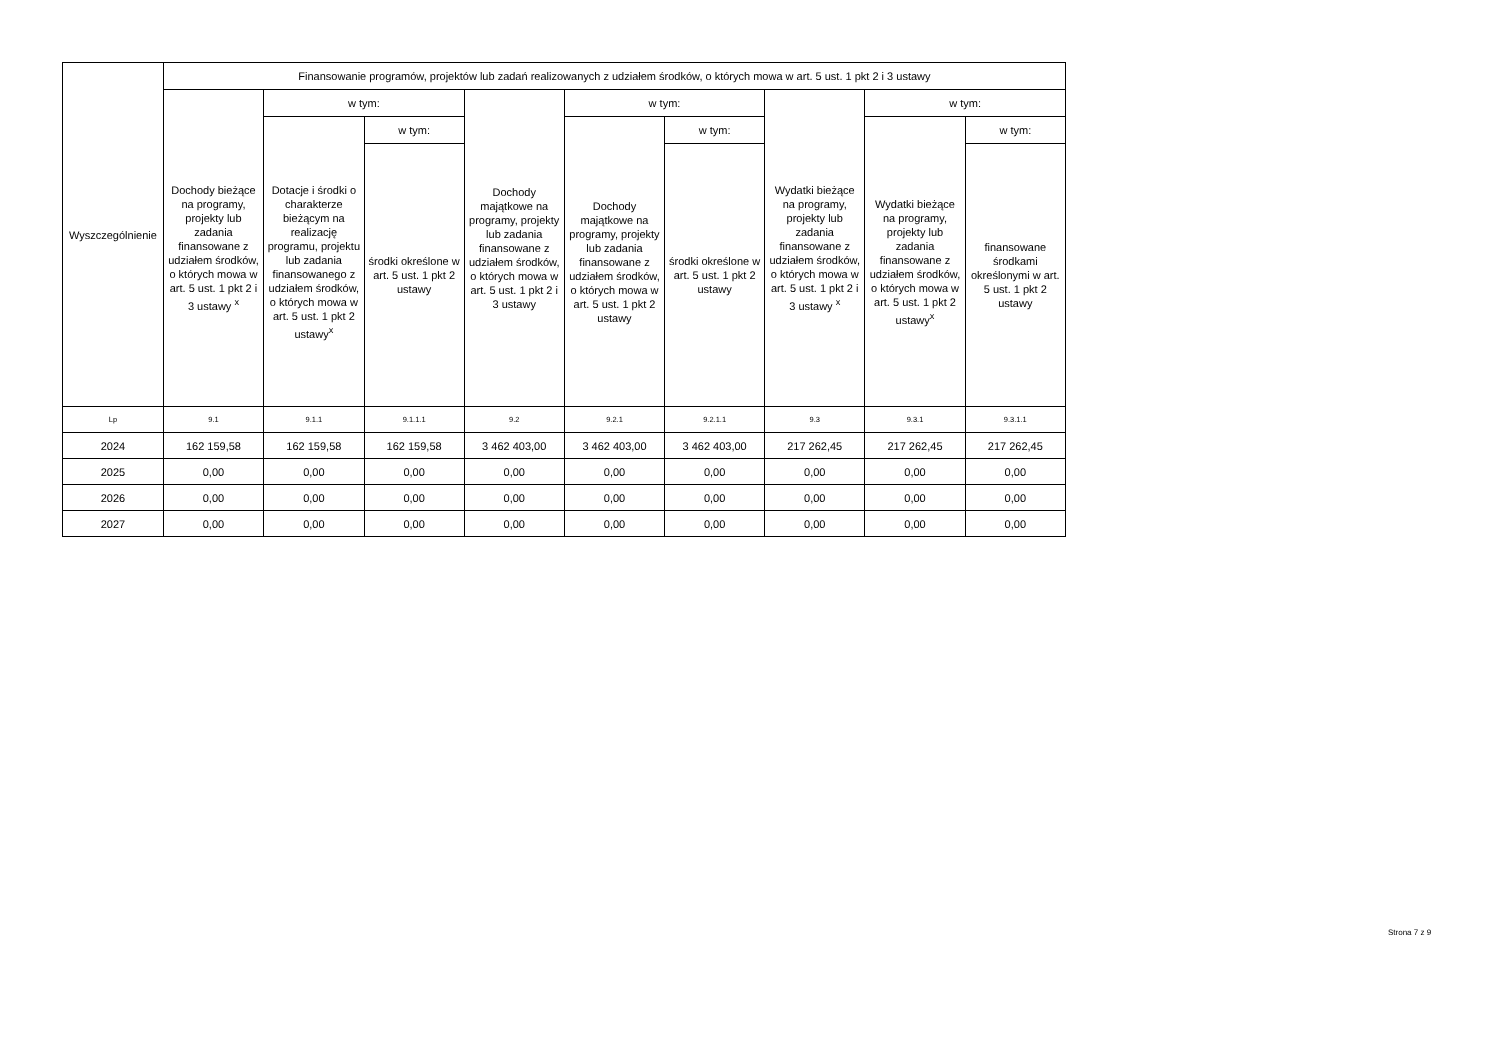| Wyszczególnienie | Finansowanie programów, projektów lub zadań realizowanych z udziałem środków, o których mowa w art. 5 ust. 1 pkt 2 i 3 ustawy | | | | | | | | |
| --- | --- | --- | --- | --- | --- | --- | --- | --- | --- |
| | Dochody bieżące na programy, projekty lub zadania finansowane z udziałem środków, o których mowa w art. 5 ust. 1 pkt 2 i 3 ustawy <sup>x</sup> | w tym: | | Dochody majątkowe na programy, projekty lub zadania finansowane z udziałem środków, o których mowa w art. 5 ust. 1 pkt 2 i 3 ustawy | w tym: | | Wydatki bieżące na programy, projekty lub zadania finansowane z udziałem środków, o których mowa w art. 5 ust. 1 pkt 2 i 3 ustawy <sup>x</sup> | w tym: | |
| | | Dotacje i środki o charakterze bieżącym na realizację programu, projektu lub zadania finansowanego z udziałem środków, o których mowa w art. 5 ust. 1 pkt 2 ustawy<sup>x</sup> | w tym: | | Dochody majątkowe na programy, projekty lub zadania finansowane z udziałem środków, o których mowa w art. 5 ust. 1 pkt 2 ustawy | w tym: | | Wydatki bieżące na programy, projekty lub zadania finansowane z udziałem środków, o których mowa w art. 5 ust. 1 pkt 2 ustawy<sup>x</sup> | w tym: |
| | | | środki określone w art. 5 ust. 1 pkt 2 ustawy | | | środki określone w art. 5 ust. 1 pkt 2 ustawy | | | finansowane środkami określonymi w art. 5 ust. 1 pkt 2 ustawy |
| Lp | 9.1 | 9.1.1 | 9.1.1.1 | 9.2 | 9.2.1 | 9.2.1.1 | 9.3 | 9.3.1 | 9.3.1.1 |
| 2024 | 162 159,58 | 162 159,58 | 162 159,58 | 3 462 403,00 | 3 462 403,00 | 3 462 403,00 | 217 262,45 | 217 262,45 | 217 262,45 |
| 2025 | 0,00 | 0,00 | 0,00 | 0,00 | 0,00 | 0,00 | 0,00 | 0,00 | 0,00 |
| 2026 | 0,00 | 0,00 | 0,00 | 0,00 | 0,00 | 0,00 | 0,00 | 0,00 | 0,00 |
| 2027 | 0,00 | 0,00 | 0,00 | 0,00 | 0,00 | 0,00 | 0,00 | 0,00 | 0,00 |
Strona 7 z 9